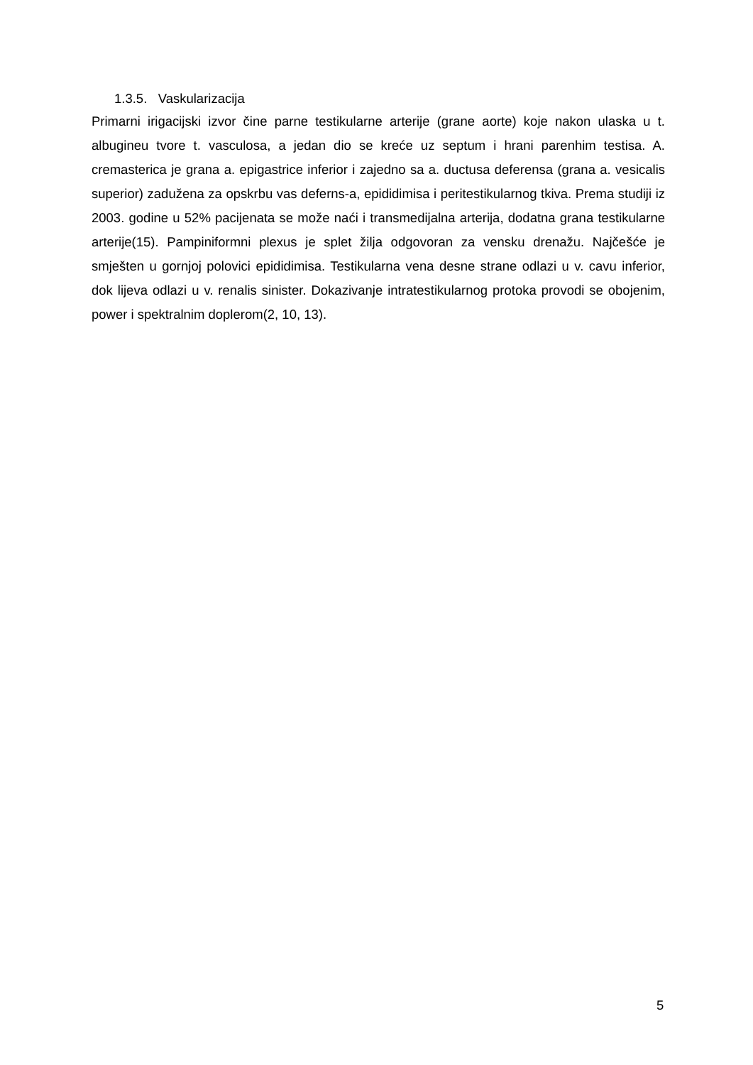1.3.5. Vaskularizacija
Primarni irigacijski izvor čine parne testikularne arterije (grane aorte) koje nakon ulaska u t. albugineu tvore t. vasculosa, a jedan dio se kreće uz septum i hrani parenhim testisa. A. cremasterica je grana a. epigastrice inferior i zajedno sa a. ductusa deferensa (grana a. vesicalis superior) zadužena za opskrbu vas deferns-a, epididimisa i peritestikularnog tkiva. Prema studiji iz 2003. godine u 52% pacijenata se može naći i transmedijalna arterija, dodatna grana testikularne arterije(15). Pampiniformni plexus je splet žilja odgovoran za vensku drenažu. Najčešće je smješten u gornjoj polovici epididimisa. Testikularna vena desne strane odlazi u v. cavu inferior, dok lijeva odlazi u v. renalis sinister. Dokazivanje intratestikularnog protoka provodi se obojenim, power i spektralnim doplerom(2, 10, 13).
5